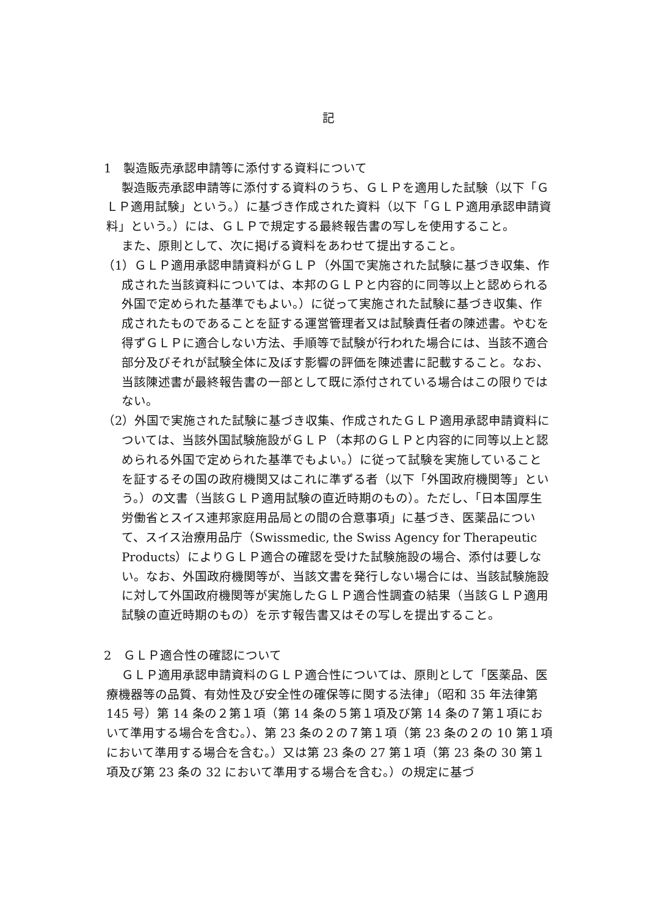記
1　製造販売承認申請等に添付する資料について
製造販売承認申請等に添付する資料のうち、ＧＬＰを適用した試験（以下「ＧＬＰ適用試験」という。）に基づき作成された資料（以下「ＧＬＰ適用承認申請資料」という。）には、ＧＬＰで規定する最終報告書の写しを使用すること。
また、原則として、次に掲げる資料をあわせて提出すること。
（1）ＧＬＰ適用承認申請資料がＧＬＰ（外国で実施された試験に基づき収集、作成された当該資料については、本邦のＧＬＰと内容的に同等以上と認められる外国で定められた基準でもよい。）に従って実施された試験に基づき収集、作成されたものであることを証する運営管理者又は試験責任者の陳述書。やむを得ずＧＬＰに適合しない方法、手順等で試験が行われた場合には、当該不適合部分及びそれが試験全体に及ぼす影響の評価を陳述書に記載すること。なお、当該陳述書が最終報告書の一部として既に添付されている場合はこの限りではない。
（2）外国で実施された試験に基づき収集、作成されたＧＬＰ適用承認申請資料については、当該外国試験施設がＧＬＰ（本邦のＧＬＰと内容的に同等以上と認められる外国で定められた基準でもよい。）に従って試験を実施していることを証するその国の政府機関又はこれに準ずる者（以下「外国政府機関等」という。）の文書（当該ＧＬＰ適用試験の直近時期のもの）。ただし、「日本国厚生労働省とスイス連邦家庭用品局との間の合意事項」に基づき、医薬品について、スイス治療用品庁（Swissmedic, the Swiss Agency for Therapeutic Products）によりＧＬＰ適合の確認を受けた試験施設の場合、添付は要しない。なお、外国政府機関等が、当該文書を発行しない場合には、当該試験施設に対して外国政府機関等が実施したＧＬＰ適合性調査の結果（当該ＧＬＰ適用試験の直近時期のもの）を示す報告書又はその写しを提出すること。
2　ＧＬＰ適合性の確認について
ＧＬＰ適用承認申請資料のＧＬＰ適合性については、原則として「医薬品、医療機器等の品質、有効性及び安全性の確保等に関する法律」（昭和 35 年法律第 145 号）第 14 条の２第１項（第 14 条の５第１項及び第 14 条の７第１項において準用する場合を含む。）、第 23 条の２の７第１項（第 23 条の２の 10 第１項において準用する場合を含む。）又は第 23 条の 27 第１項（第 23 条の 30 第１項及び第 23 条の 32 において準用する場合を含む。）の規定に基づ